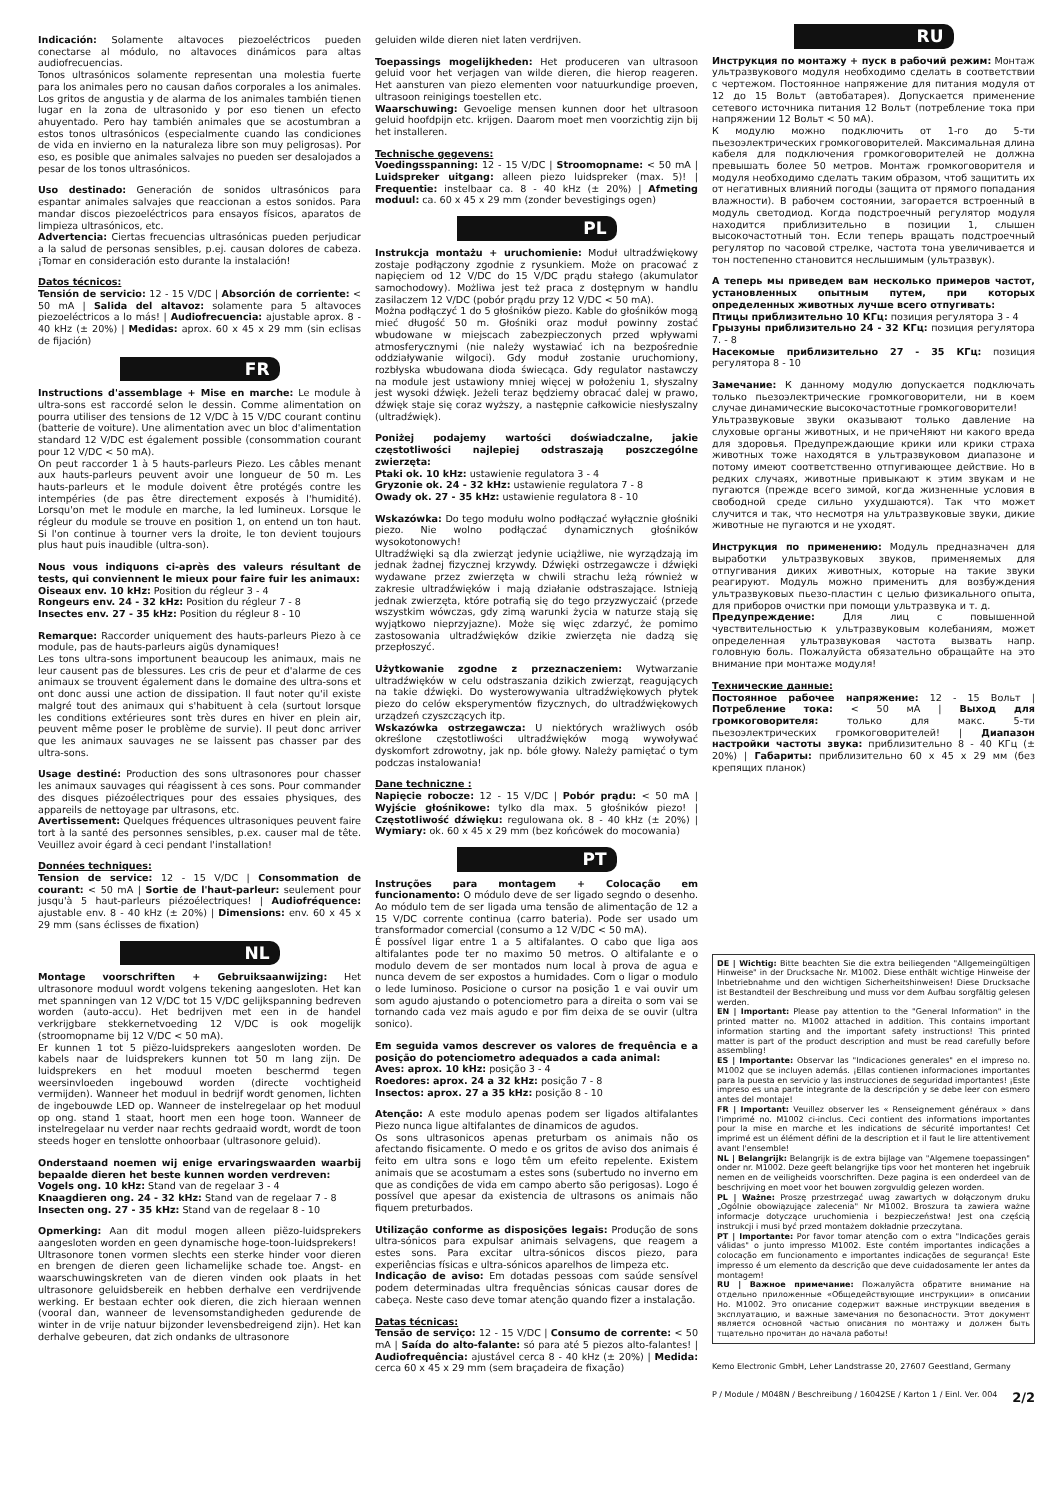Indicación: Solamente altavoces piezoeléctricos pueden conectarse al módulo, no altavoces dinámicos para altas audiofrecuencias.
Tonos ultrasónicos solamente representan una molestia fuerte para los animales pero no causan daños corporales a los animales. Los gritos de angustia y de alarma de los animales también tienen lugar en la zona de ultrasonido y por eso tienen un efecto ahuyentado. Pero hay también animales que se acostumbran a estos tonos ultrasónicos (especialmente cuando las condiciones de vida en invierno en la naturaleza libre son muy peligrosas). Por eso, es posible que animales salvajes no pueden ser desalojados a pesar de los tonos ultrasónicos.
Uso destinado: Generación de sonidos ultrasónicos para espantar animales salvajes que reaccionan a estos sonidos. Para mandar discos piezoeléctricos para ensayos físicos, aparatos de limpieza ultrasónicos, etc.
Advertencia: Ciertas frecuencias ultrasónicas pueden perjudicar a la salud de personas sensibles, p.ej. causan dolores de cabeza. ¡Tomar en consideración esto durante la instalación!
Datos técnicos:
Tensión de servicio: 12 - 15 V/DC | Absorción de corriente: < 50 mA | Salida del altavoz: solamente para 5 altavoces piezoeléctricos a lo más! | Audiofrecuencia: ajustable aprox. 8 - 40 kHz (± 20%) | Medidas: aprox. 60 x 45 x 29 mm (sin eclisas de fijación)
FR
Instructions d'assemblage + Mise en marche: Le module à ultra-sons est raccordé selon le dessin. Comme alimentation on pourra utiliser des tensions de 12 V/DC à 15 V/DC courant continu (batterie de voiture). Une alimentation avec un bloc d'alimentation standard 12 V/DC est également possible (consommation courant pour 12 V/DC < 50 mA).
On peut raccorder 1 à 5 hauts-parleurs Piezo. Les câbles menant aux hauts-parleurs peuvent avoir une longueur de 50 m. Les hauts-parleurs et le module doivent être protégés contre les intempéries (de pas être directement exposés à l'humidité). Lorsqu'on met le module en marche, la led lumineux. Lorsque le régleur du module se trouve en position 1, on entend un ton haut. Si l'on continue à tourner vers la droite, le ton devient toujours plus haut puis inaudible (ultra-son).
Nous vous indiquons ci-après des valeurs résultant de tests, qui conviennent le mieux pour faire fuir les animaux:
Oiseaux env. 10 kHz: Position du régleur 3 - 4
Rongeurs env. 24 - 32 kHz: Position du régleur 7 - 8
Insectes env. 27 - 35 kHz: Position du régleur 8 - 10
Remarque: Raccorder uniquement des hauts-parleurs Piezo à ce module, pas de hauts-parleurs aigüs dynamiques!
Les tons ultra-sons importunent beaucoup les animaux, mais ne leur causent pas de blessures. Les cris de peur et d'alarme de ces animaux se trouvent également dans le domaine des ultra-sons et ont donc aussi une action de dissipation. Il faut noter qu'il existe malgré tout des animaux qui s'habituent à cela (surtout lorsque les conditions extérieures sont très dures en hiver en plein air, peuvent même poser le problème de survie). Il peut donc arriver que les animaux sauvages ne se laissent pas chasser par des ultra-sons.
Usage destiné: Production des sons ultrasonores pour chasser les animaux sauvages qui réagissent à ces sons. Pour commander des disques piézoélectriques pour des essaies physiques, des appareils de nettoyage par ultrasons, etc.
Avertissement: Quelques fréquences ultrasoniques peuvent faire tort à la santé des personnes sensibles, p.ex. causer mal de tête. Veuillez avoir égard à ceci pendant l'installation!
Données techniques:
Tension de service: 12 - 15 V/DC | Consommation de courant: < 50 mA | Sortie de l'haut-parleur: seulement pour jusqu'à 5 haut-parleurs piézoélectriques! | Audiofréquence: ajustable env. 8 - 40 kHz (± 20%) | Dimensions: env. 60 x 45 x 29 mm (sans éclisses de fixation)
NL
Montage voorschriften + Gebruiksaanwijzing: Het ultrasonore moduul wordt volgens tekening aangesloten. Het kan met spanningen van 12 V/DC tot 15 V/DC gelijkspanning bedreven worden (auto-accu). Het bedrijven met een in de handel verkrijgbare stekkernetvoeding 12 V/DC is ook mogelijk (stroomopname bij 12 V/DC < 50 mA).
Er kunnen 1 tot 5 piëzo-luidsprekers aangesloten worden. De kabels naar de luidsprekers kunnen tot 50 m lang zijn. De luidsprekers en het moduul moeten beschermd tegen weersinvloeden ingebouwd worden (directe vochtigheid vermijden). Wanneer het moduul in bedrijf wordt genomen, lichten de ingebouwde LED op. Wanneer de instelregelaar op het moduul op ong. stand 1 staat, hoort men een hoge toon. Wanneer de instelregelaar nu verder naar rechts gedraaid wordt, wordt de toon steeds hoger en tenslotte onhoorbaar (ultrasonore geluid).
Onderstaand noemen wij enige ervaringswaarden waarbij bepaalde dieren het beste kunnen worden verdreven:
Vogels ong. 10 kHz: Stand van de regelaar 3 - 4
Knaagdieren ong. 24 - 32 kHz: Stand van de regelaar 7 - 8
Insecten ong. 27 - 35 kHz: Stand van de regelaar 8 - 10
Opmerking: Aan dit modul mogen alleen piëzo-luidsprekers aangesloten worden en geen dynamische hoge-toon-luidsprekers!
Ultrasonore tonen vormen slechts een sterke hinder voor dieren en brengen de dieren geen lichamelijke schade toe. Angst- en waarschuwingskreten van de dieren vinden ook plaats in het ultrasonore geluidsbereik en hebben derhalve een verdrijvende werking. Er bestaan echter ook dieren, die zich hieraan wennen (vooral dan, wanneer de levensomstandigheden gedurende de winter in de vrije natuur bijzonder levensbedreigend zijn). Het kan derhalve gebeuren, dat zich ondanks de ultrasonore
geluiden wilde dieren niet laten verdrijven.
Toepassings mogelijkheden: Het produceren van ultrasoon geluid voor het verjagen van wilde dieren, die hierop reageren. Het aansturen van piezo elementen voor natuurkundige proeven, ultrasoon reinigings toestellen etc.
Waarschuwing: Gevoelige mensen kunnen door het ultrasoon geluid hoofdpijn etc. krijgen. Daarom moet men voorzichtig zijn bij het installeren.
Technische gegevens:
Voedingsspanning: 12 - 15 V/DC | Stroomopname: < 50 mA | Luidspreker uitgang: alleen piezo luidspreker (max. 5)! | Frequentie: instelbaar ca. 8 - 40 kHz (± 20%) | Afmeting moduul: ca. 60 x 45 x 29 mm (zonder bevestigings ogen)
PL
Instrukcja montażu + uruchomienie: Moduł ultradźwiękowy zostaje podłączony zgodnie z rysunkiem. Może on pracować z napięciem od 12 V/DC do 15 V/DC prądu stałego (akumulator samochodowy). Możliwa jest też praca z dostępnym w handlu zasilaczem 12 V/DC (pobór prądu przy 12 V/DC < 50 mA).
Można podłączyć 1 do 5 głośników piezo. Kable do głośników mogą mieć długość 50 m. Głośniki oraz moduł powinny zostać wbudowane w miejscach zabezpieczonych przed wpływami atmosferycznymi (nie należy wystawiać ich na bezpośrednie oddziaływanie wilgoci). Gdy moduł zostanie uruchomiony, rozbłyska wbudowana dioda świecąca. Gdy regulator nastawczy na module jest ustawiony mniej więcej w położeniu 1, słyszalny jest wysoki dźwięk. Jeżeli teraz będziemy obracać dalej w prawo, dźwięk staje się coraz wyższy, a następnie całkowicie niesłyszalny (ultradźwięk).
Poniżej podajemy wartości doświadczalne, jakie częstotliwości najlepiej odstraszają poszczególne zwierzęta:
Ptaki ok. 10 kHz: ustawienie regulatora 3 - 4
Gryzonie ok. 24 - 32 kHz: ustawienie regulatora 7 - 8
Owady ok. 27 - 35 kHz: ustawienie regulatora 8 - 10
Wskazówka: Do tego modułu wolno podłączać wyłącznie głośniki piezo. Nie wolno podłączać dynamicznych głośników wysokotonowych!
Ultradźwięki są dla zwierząt jedynie uciążliwe, nie wyrządzają im jednak żadnej fizycznej krzywdy. Dźwięki ostrzegawcze i dźwięki wydawane przez zwierzęta w chwili strachu leżą również w zakresie ultradźwięków i mają działanie odstraszające. Istnieją jednak zwierzęta, które potrafią się do tego przyzwyczaić (przede wszystkim wówczas, gdy zimą warunki życia w naturze stają się wyjątkowo nieprzyjazne). Może się więc zdarzyć, że pomimo zastosowania ultradźwięków dzikie zwierzęta nie dadzą się przepłoszyć.
Użytkowanie zgodne z przeznaczeniem: Wytwarzanie ultradźwięków w celu odstraszania dzikich zwierząt, reagujących na takie dźwięki. Do wysterowywania ultradźwiękowych płytek piezo do celów eksperymentów fizycznych, do ultradźwiękowych urządzeń czyszczących itp.
Wskazówka ostrzegawcza: U niektórych wrażliwych osób określone częstotliwości ultradźwięków mogą wywoływać dyskomfort zdrowotny, jak np. bóle głowy. Należy pamiętać o tym podczas instalowania!
Dane techniczne :
Napięcie robocze: 12 - 15 V/DC | Pobór prądu: < 50 mA | Wyjście głośnikowe: tylko dla max. 5 głośników piezo! | Częstotliwość dźwięku: regulowana ok. 8 - 40 kHz (± 20%) | Wymiary: ok. 60 x 45 x 29 mm (bez końcówek do mocowania)
PT
Instruções para montagem + Colocação em funcionamento: O módulo deve de ser ligado segndo o desenho. Ao módulo tem de ser ligada uma tensão de alimentação de 12 a 15 V/DC corrente continua (carro bateria). Pode ser usado um transformador comercial (consumo a 12 V/DC < 50 mA).
É possível ligar entre 1 a 5 altifalantes. O cabo que liga aos altifalantes pode ter no maximo 50 metros. O altifalante e o modulo devem de ser montados num local à prova de agua e nunca devem de ser expostos a humidades. Com o ligar o modulo o lede luminoso. Posicione o cursor na posição 1 e vai ouvir um som agudo ajustando o potenciometro para a direita o som vai se tornando cada vez mais agudo e por fim deixa de se ouvir (ultra sonico).
Em seguida vamos descrever os valores de frequência e a posição do potenciometro adequados a cada animal:
Aves: aprox. 10 kHz: posição 3 - 4
Roedores: aprox. 24 a 32 kHz: posição 7 - 8
Insectos: aprox. 27 a 35 kHz: posição 8 - 10
Atenção: A este modulo apenas podem ser ligados altifalantes Piezo nunca ligue altifalantes de dinamicos de agudos.
Os sons ultrasonicos apenas preturbam os animais não os afectando fisicamente. O medo e os gritos de aviso dos animais é feito em ultra sons e logo têm um efeito repelente. Existem animais que se acostumam a estes sons (subertudo no inverno em que as condições de vida em campo aberto são perigosas). Logo é possível que apesar da existencia de ultrasons os animais não fiquem preturbados.
Utilização conforme as disposições legais: Produção de sons ultra-sónicos para expulsar animais selvagens, que reagem a estes sons. Para excitar ultra-sónicos discos piezo, para experiências físicas e ultra-sónicos aparelhos de limpeza etc.
Indicação de aviso: Em dotadas pessoas com saúde sensível podem determinadas ultra frequências sónicas causar dores de cabeça. Neste caso deve tomar atenção quando fizer a instalação.
Datas técnicas:
Tensão de serviço: 12 - 15 V/DC | Consumo de corrente: < 50 mA | Saída do alto-falante: só para até 5 piezos alto-falantes! | Audiofrequência: ajustável cerca 8 - 40 kHz (± 20%) | Medida: cerca 60 x 45 x 29 mm (sem braçadeira de fixação)
RU
Инструкция по монтажу + пуск в рабочий режим: Монтаж ультразвукового модуля необходимо сделать в соответствии с чертежом. Постоянное напряжение для питания модуля от 12 до 15 Вольт (автобатарея). Допускается применение сетевого источника питания 12 Вольт (потребление тока при напряжении 12 Вольт < 50 мА).
К модулю можно подключить от 1-го до 5-ти пьезоэлектрических громкоговорителей. Максимальная длина кабеля для подключения громкоговорителей не должна превышать более 50 метров. Монтаж громкоговорителя и модуля необходимо сделать таким образом, чтоб защитить их от негативных влияний погоды (защита от прямого попадания влажности). В рабочем состоянии, загорается встроенный в модуль светодиод. Когда подстроечный регулятор модуля находится приблизительно в позиции 1, слышен высокочастотный тон. Если теперь вращать подстроечный регулятор по часовой стрелке, частота тона увеличивается и тон постепенно становится неслышимым (ультразвук).
А теперь мы приведем вам несколько примеров частот, установленных опытным путем, при которых определенных животных лучше всего отпугивать:
Птицы приблизительно 10 КГц: позиция регулятора 3 - 4
Грызуны приблизительно 24 - 32 КГц: позиция регулятора 7. - 8
Насекомые приблизительно 27 - 35 КГц: позиция регулятора 8 - 10
Замечание: К данному модулю допускается подключать только пьезоэлектрические громкоговорители, ни в коем случае динамические высокочастотные громкоговорители!
Ультразвуковые звуки оказывают только давление на слуховые органы животных, и не причеНяют ни какого вреда для здоровья. Предупреждающие крики или крики страха животных тоже находятся в ультразвуковом диапазоне и потому имеют соответственно отпугивающее действие. Но в редких случаях, животные привыкают к этим звукам и не пугаются (прежде всего зимой, когда жизненные условия в свободной среде сильно ухудшаются). Так что может случится и так, что несмотря на ультразвуковые звуки, дикие животные не пугаются и не уходят.
Инструкция по применению: Модуль предназначен для выработки ультразвуковых звуков, применяемых для отпугивания диких животных, которые на такие звуки реагируют. Модуль можно применить для возбуждения ультразвуковых пьезо-пластин с целью физикального опыта, для приборов очистки при помощи ультразвука и т. д.
Предупреждение: Для лиц с повышенной чувствительностью к ультразвуковым колебаниям, может определенная ультразвуковая частота вызвать напр. головную боль. Пожалуйста обязательно обращайте на это внимание при монтаже модуля!
Технические данные:
Постоянное рабочее напряжение: 12 - 15 Вольт | Потребление тока: < 50 мА | Выход для громкоговорителя: только для макс. 5-ти пьезоэлектрических громкоговорителей! | Диапазон настройки частоты звука: приблизительно 8 - 40 КГц (± 20%) | Габариты: приблизительно 60 x 45 x 29 мм (без крепящих планок)
DE | Wichtig: Bitte beachten Sie die extra beiliegenden "Allgemeingültigen Hinweise" in der Drucksache Nr. M1002. Diese enthält wichtige Hinweise der Inbetriebnahme und den wichtigen Sicherheitshinweisen! Diese Drucksache ist Bestandteil der Beschreibung und muss vor dem Aufbau sorgfältig gelesen werden.
EN | Important: Please pay attention to the "General Information" in the printed matter no. M1002 attached in addition. This contains important information starting and the important safety instructions! This printed matter is part of the product description and must be read carefully before assembling!
ES | Importante: Observar las "Indicaciones generales" en el impreso no. M1002 que se incluyen además. ¡Ellas contienen informaciones importantes para la puesta en servicio y las instrucciones de seguridad importantes! ¡Este impreso es una parte integrante de la descripción y se debe leer con esmero antes del montaje!
FR | Important: Veuillez observer les « Renseignement généraux » dans l'imprimé no. M1002 ci-inclus. Ceci contient des informations importantes pour la mise en marche et les indications de sécurité importantes! Cet imprimé est un élément défini de la description et il faut le lire attentivement avant l'ensemble!
NL | Belangrijk: Belangrijk is de extra bijlage van "Algemene toepassingen" onder nr. M1002. Deze geeft belangrijke tips voor het monteren het ingebruik nemen en de veiligheids voorschriften. Deze pagina is een onderdeel van de beschrijving en moet voor het bouwen zorgvuldig gelezen worden.
PL | Ważne: Proszę przestrzegać uwag zawartych w dołączonym druku „Ogólnie obowiązujące zalecenia" Nr M1002. Broszura ta zawiera ważne informacje dotyczące uruchomienia i bezpieczeństwa! Jest ona częścią instrukcji i musi być przed montażem dokładnie przeczytana.
PT | Importante: Por favor tomar atenção com o extra "Indicações gerais válidas" o junto impresso M1002. Este contém importantes indicações a colocação em funcionamento e importantes indicações de segurança! Este impresso é um elemento da descrição que deve cuidadosamente ler antes da montagem!
RU | Важное примечание: Пожалуйста обратите внимание на отдельно приложенные «Общедействующие инструкции» в описании Но. M1002. Это описание содержит важные инструкции введения в эксплуатацию, и важные замечания по безопасности. Этот документ является основной частью описания по монтажу и должен быть тщательно прочитан до начала работы!
Kemo Electronic GmbH, Leher Landstrasse 20, 27607 Geestland, Germany
P / Module / M048N / Beschreibung / 16042SE / Karton 1 / Einl. Ver. 004 2/2